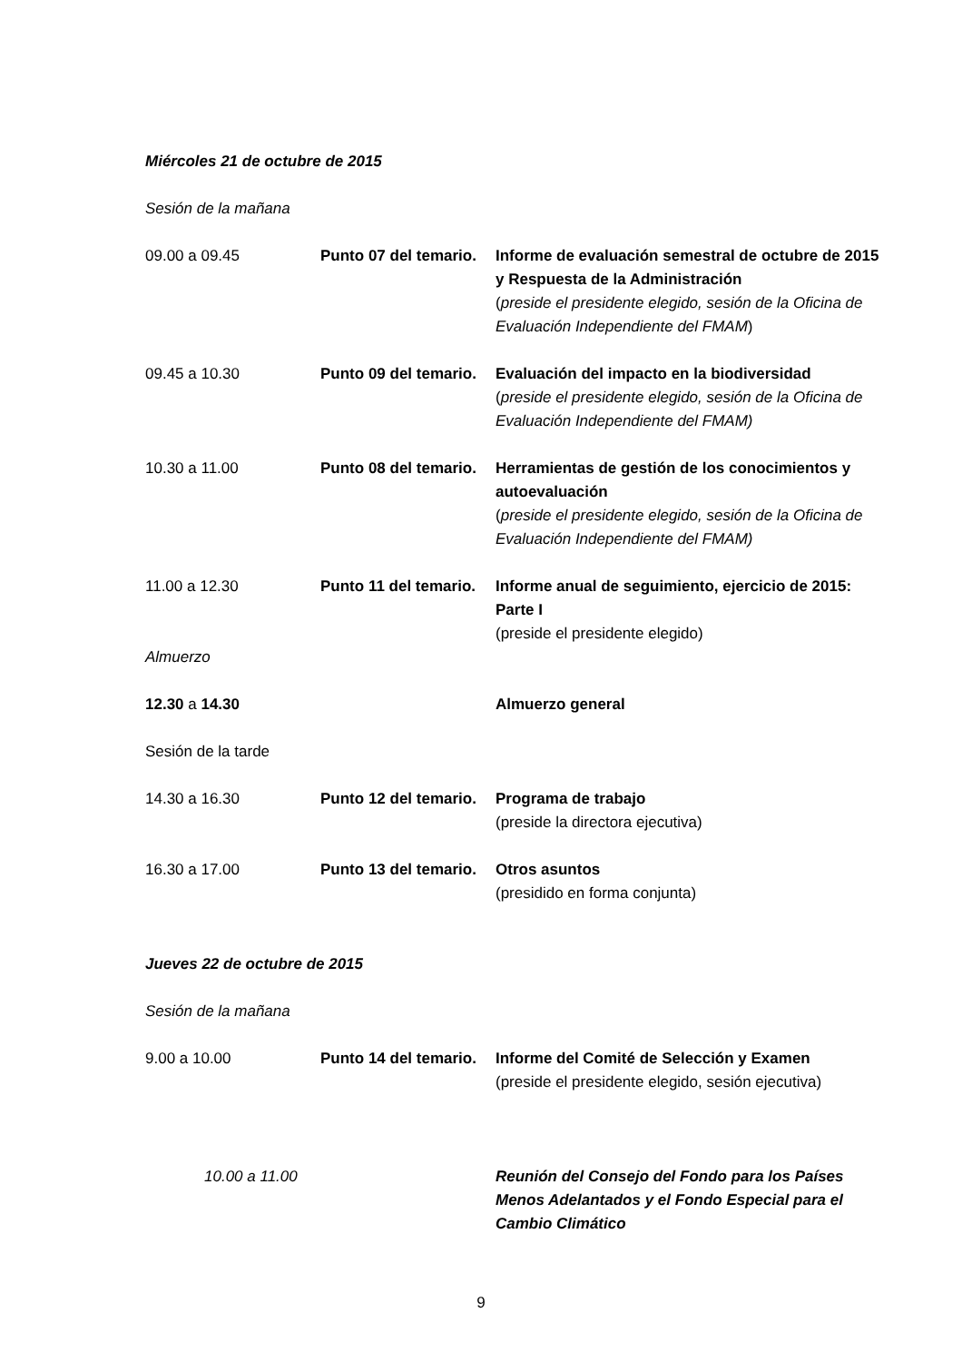Miércoles 21 de octubre de 2015
Sesión de la mañana
09.00 a 09.45 Punto 07 del temario.
Informe de evaluación semestral de octubre de 2015 y Respuesta de la Administración
(preside el presidente elegido, sesión de la Oficina de Evaluación Independiente del FMAM)
09.45 a 10.30 Punto 09 del temario.
Evaluación del impacto en la biodiversidad
(preside el presidente elegido, sesión de la Oficina de Evaluación Independiente del FMAM)
10.30 a 11.00 Punto 08 del temario.
Herramientas de gestión de los conocimientos y autoevaluación
(preside el presidente elegido, sesión de la Oficina de Evaluación Independiente del FMAM)
11.00 a 12.30 Punto 11 del temario.
Informe anual de seguimiento, ejercicio de 2015: Parte I
(preside el presidente elegido)
Almuerzo
12.30 a 14.30 Almuerzo general
Sesión de la tarde
14.30 a 16.30 Punto 12 del temario.
Programa de trabajo
(preside la directora ejecutiva)
16.30 a 17.00 Punto 13 del temario.
Otros asuntos
(presidido en forma conjunta)
Jueves 22 de octubre de 2015
Sesión de la mañana
9.00 a 10.00 Punto 14 del temario.
Informe del Comité de Selección y Examen
(preside el presidente elegido, sesión ejecutiva)
10.00 a 11.00
Reunión del Consejo del Fondo para los Países Menos Adelantados y el Fondo Especial para el Cambio Climático
9